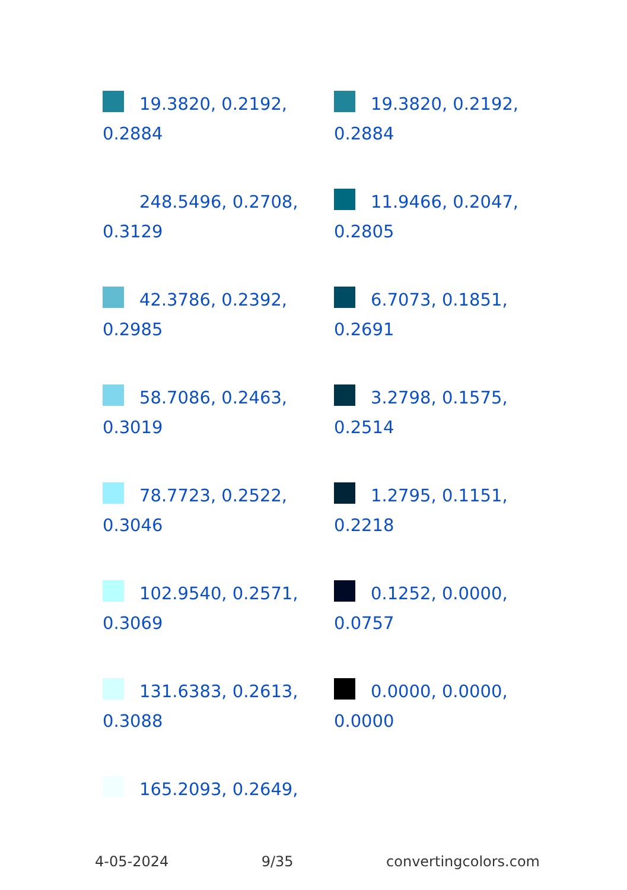19.3820, 0.2192, 0.2884
19.3820, 0.2192, 0.2884
248.5496, 0.2708, 0.3129
11.9466, 0.2047, 0.2805
42.3786, 0.2392, 0.2985
6.7073, 0.1851, 0.2691
58.7086, 0.2463, 0.3019
3.2798, 0.1575, 0.2514
78.7723, 0.2522, 0.3046
1.2795, 0.1151, 0.2218
102.9540, 0.2571, 0.3069
0.1252, 0.0000, 0.0757
131.6383, 0.2613, 0.3088
0.0000, 0.0000, 0.0000
165.2093, 0.2649,
4-05-2024 9/35 convertingcolors.com